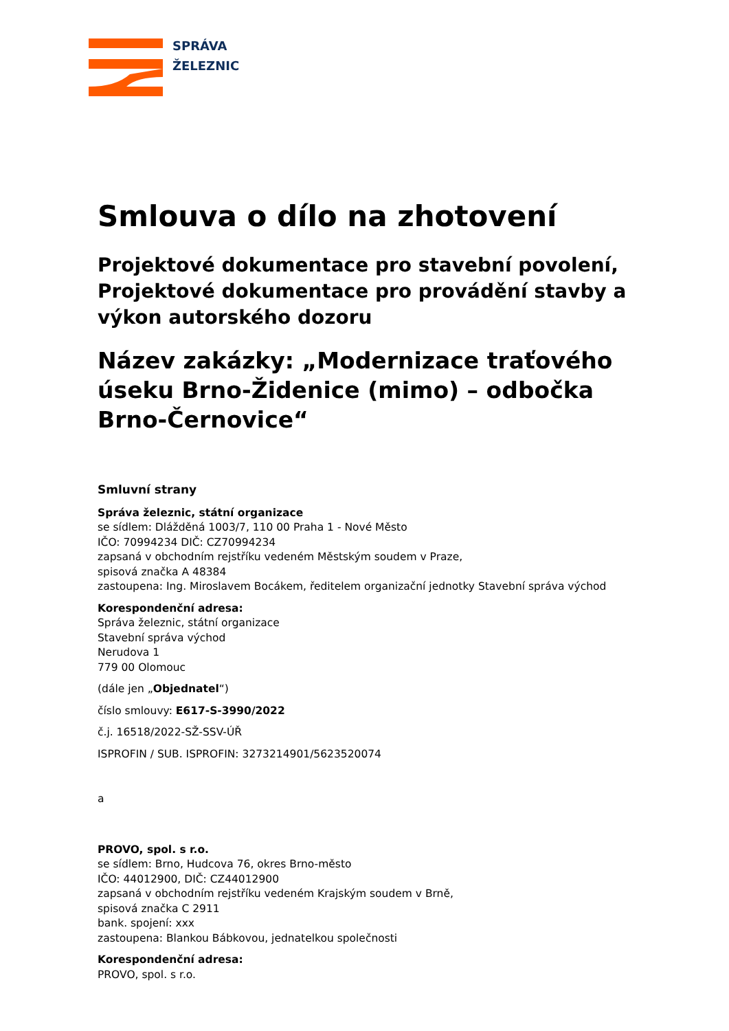SPRÁVA
ŽELEZNIC
Smlouva o dílo na zhotovení
Projektové dokumentace pro stavební povolení, Projektové dokumentace pro provádění stavby a výkon autorského dozoru
Název zakázky: „Modernizace traťového úseku Brno-Židenice (mimo) – odbočka Brno-Černovice“
Smluvní strany
Správa železnic, státní organizace
se sídlem: Dlážděná 1003/7, 110 00 Praha 1 - Nové Město
IČO: 70994234 DIČ: CZ70994234
zapsaná v obchodním rejstříku vedeném Městským soudem v Praze,
spisová značka A 48384
zastoupena: Ing. Miroslavem Bocákem, ředitelem organizační jednotky Stavební správa východ
Korespondenční adresa:
Správa železnic, státní organizace
Stavební správa východ
Nerudova 1
779 00 Olomouc
(dále jen „Objednatel“)
číslo smlouvy: E617-S-3990/2022
č.j. 16518/2022-SŽ-SSV-ÚŘ
ISPROFIN / SUB. ISPROFIN: 3273214901/5623520074
a
PROVO, spol. s r.o.
se sídlem: Brno, Hudcova 76, okres Brno-město
IČO: 44012900, DIČ: CZ44012900
zapsaná v obchodním rejstříku vedeném Krajským soudem v Brně,
spisová značka C 2911
bank. spojení: xxx
zastoupena: Blankou Bábkovou, jednatelkou společnosti
Korespondenční adresa:
PROVO, spol. s r.o.